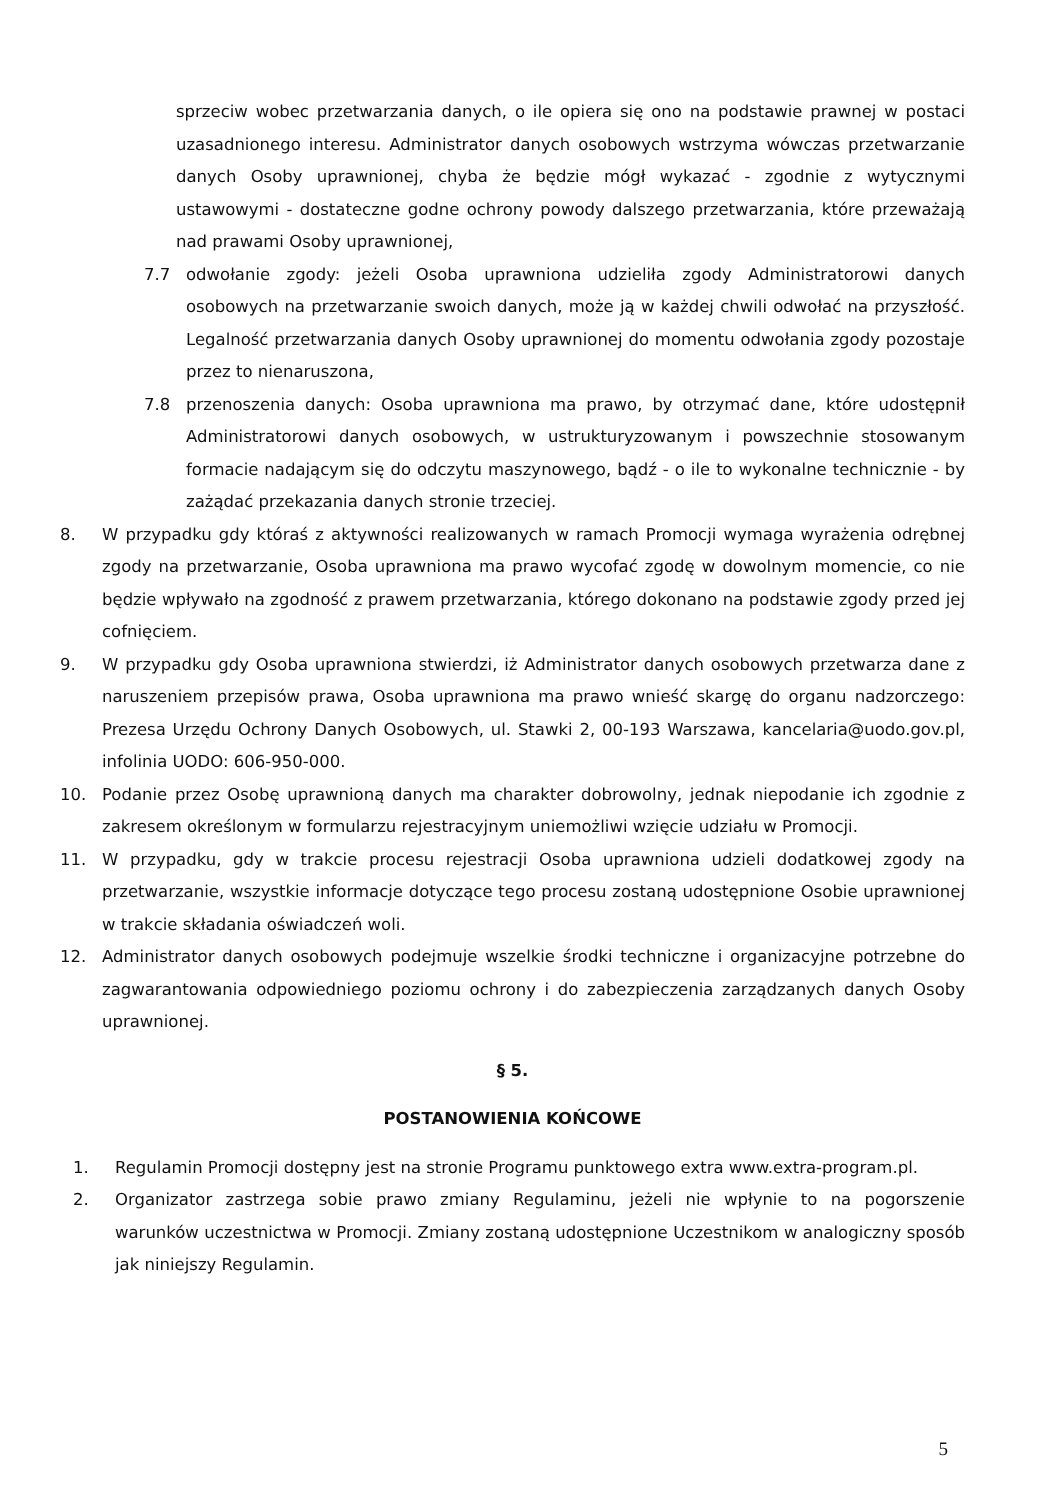sprzeciw wobec przetwarzania danych, o ile opiera się ono na podstawie prawnej w postaci uzasadnionego interesu. Administrator danych osobowych wstrzyma wówczas przetwarzanie danych Osoby uprawnionej, chyba że będzie mógł wykazać - zgodnie z wytycznymi ustawowymi - dostateczne godne ochrony powody dalszego przetwarzania, które przeważają nad prawami Osoby uprawnionej,
7.7 odwołanie zgody: jeżeli Osoba uprawniona udzieliła zgody Administratorowi danych osobowych na przetwarzanie swoich danych, może ją w każdej chwili odwołać na przyszłość. Legalność przetwarzania danych Osoby uprawnionej do momentu odwołania zgody pozostaje przez to nienaruszona,
7.8 przenoszenia danych: Osoba uprawniona ma prawo, by otrzymać dane, które udostępnił Administratorowi danych osobowych, w ustrukturyzowanym i powszechnie stosowanym formacie nadającym się do odczytu maszynowego, bądź - o ile to wykonalne technicznie - by zażądać przekazania danych stronie trzeciej.
8. W przypadku gdy któraś z aktywności realizowanych w ramach Promocji wymaga wyrażenia odrębnej zgody na przetwarzanie, Osoba uprawniona ma prawo wycofać zgodę w dowolnym momencie, co nie będzie wpływało na zgodność z prawem przetwarzania, którego dokonano na podstawie zgody przed jej cofnięciem.
9. W przypadku gdy Osoba uprawniona stwierdzi, iż Administrator danych osobowych przetwarza dane z naruszeniem przepisów prawa, Osoba uprawniona ma prawo wnieść skargę do organu nadzorczego: Prezesa Urzędu Ochrony Danych Osobowych, ul. Stawki 2, 00-193 Warszawa, kancelaria@uodo.gov.pl, infolinia UODO: 606-950-000.
10. Podanie przez Osobę uprawnioną danych ma charakter dobrowolny, jednak niepodanie ich zgodnie z zakresem określonym w formularzu rejestracyjnym uniemożliwi wzięcie udziału w Promocji.
11. W przypadku, gdy w trakcie procesu rejestracji Osoba uprawniona udzieli dodatkowej zgody na przetwarzanie, wszystkie informacje dotyczące tego procesu zostaną udostępnione Osobie uprawnionej w trakcie składania oświadczeń woli.
12. Administrator danych osobowych podejmuje wszelkie środki techniczne i organizacyjne potrzebne do zagwarantowania odpowiedniego poziomu ochrony i do zabezpieczenia zarządzanych danych Osoby uprawnionej.
§ 5.
POSTANOWIENIA KOŃCOWE
1. Regulamin Promocji dostępny jest na stronie Programu punktowego extra www.extra-program.pl.
2. Organizator zastrzega sobie prawo zmiany Regulaminu, jeżeli nie wpłynie to na pogorszenie warunków uczestnictwa w Promocji. Zmiany zostaną udostępnione Uczestnikom w analogiczny sposób jak niniejszy Regulamin.
5